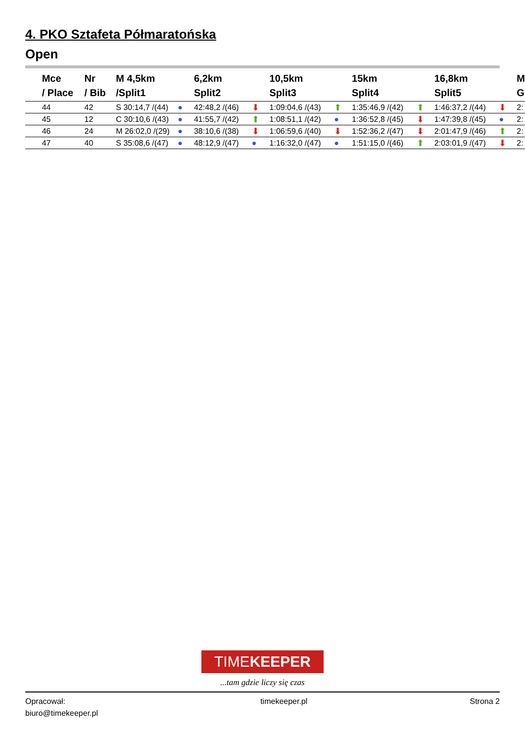4. PKO Sztafeta Półmaratońska
Open
| | Mce / Place | Nr / Bib | M 4,5km /Split1 | | 6,2km Split2 | | 10,5km Split3 | | 15km Split4 | | 16,8km Split5 | | M G |
| --- | --- | --- | --- | --- | --- | --- | --- | --- | --- | --- | --- | --- | --- |
| | 44 | 42 | S 30:14,7 /(44) | ● | 42:48,2 /(46) | ⬇ | 1:09:04,6 /(43) | ⬆ | 1:35:46,9 /(42) | ⬆ | 1:46:37,2 /(44) | ⬇ | 2: |
| | 45 | 12 | C 30:10,6 /(43) | ● | 41:55,7 /(42) | ⬆ | 1:08:51,1 /(42) | ● | 1:36:52,8 /(45) | ⬇ | 1:47:39,8 /(45) | ● | 2: |
| | 46 | 24 | M 26:02,0 /(29) | ● | 38:10,6 /(38) | ⬇ | 1:06:59,6 /(40) | ⬇ | 1:52:36,2 /(47) | ⬇ | 2:01:47,9 /(46) | ⬆ | 2: |
| | 47 | 40 | S 35:08,6 /(47) | ● | 48:12,9 /(47) | ● | 1:16:32,0 /(47) | ● | 1:51:15,0 /(46) | ⬆ | 2:03:01,9 /(47) | ⬇ | 2: |
TIMEKEEPER
...tam gdzie liczy się czas
Opracował:
biuro@timekeeper.pl
timekeeper.pl Strona 2